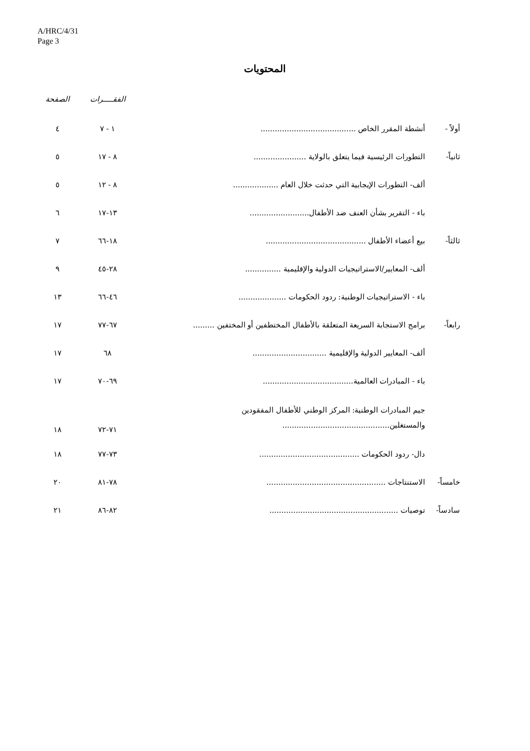A/HRC/4/31
Page 3
المحتويات
| | | الفقـــــرات | الصفحة |
| --- | --- | --- | --- |
| أولاً - | أنشطة المقرر الخاص ........................................ | ١ - ٧ | ٤ |
| ثانياً- | التطورات الرئيسية فيما يتعلق بالولاية ...................... | ٨ - ١٧ | ٥ |
| | ألف- التطورات الإيجابية التي حدثت خلال العام ................... | ٨ - ١٢ | ٥ |
| | باء - التقرير بشأن العنف ضد الأطفال......................... | ١٣-١٧ | ٦ |
| ثالثاً- | بيع أعضاء الأطفال .......................................... | ١٨-٦٦ | ٧ |
| | ألف- المعايير/الاستراتيجيات الدولية والإقليمية ............... | ٢٨-٤٥ | ٩ |
| | باء - الاستراتيجيات الوطنية: ردود الحكومات .................... | ٤٦-٦٦ | ١٣ |
| رابعاً- | برامج الاستجابة السريعة المتعلقة بالأطفال المختطفين أو المختفين ......... | ٦٧-٧٧ | ١٧ |
| | ألف- المعايير الدولية والإقليمية ............................... | ٦٨ | ١٧ |
| | باء - المبادرات العالمية...................................... | ٦٩-٧٠ | ١٧ |
| | جيم المبادرات الوطنية: المركز الوطني للأطفال المفقودين والمستغلين............................................. | ٧١-٧٢ | ١٨ |
| | دال- ردود الحكومات .......................................... | ٧٣-٧٧ | ١٨ |
| خامساً- | الاستنتاجات .................................................. | ٧٨-٨١ | ٢٠ |
| سادساً- | توصيات ...................................................... | ٨٢-٨٦ | ٢١ |